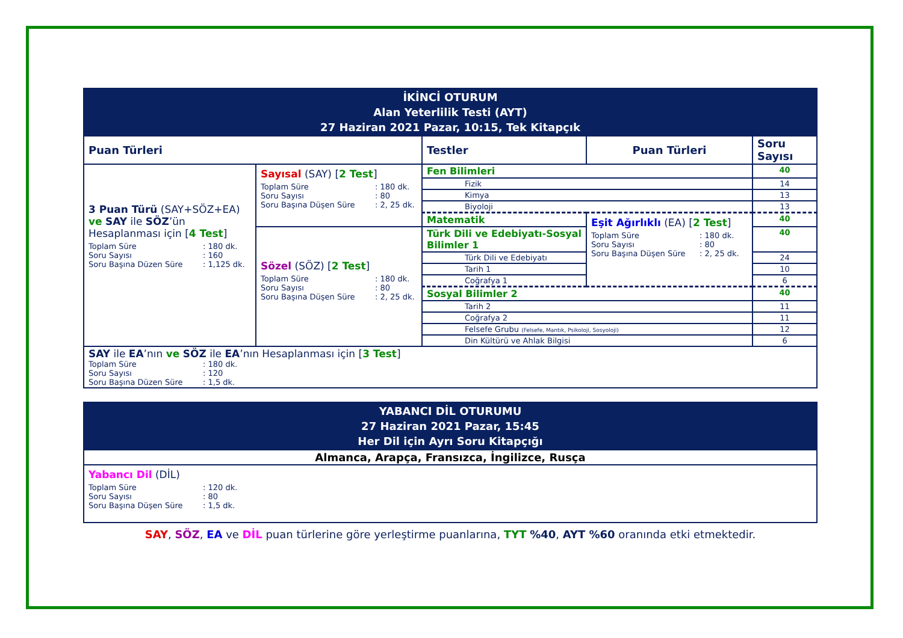| İKİNCİ OTURUM Alan Yeterlilik Testi (AYT) 27 Haziran 2021 Pazar, 10:15, Tek Kitapçık | | | | |
| Puan Türleri | | Testler | Puan Türleri | Soru Sayısı |
| 3 Puan Türü (SAY+SÖZ+EA) ve SAY ile SÖZ ’ün Hesaplanması için [ 4 Test ] Toplam Süre : 180 dk. Soru Sayısı : 160 Soru Başına Düzen Süre : 1,125 dk. | Sayısal (SAY) [ 2 Test ] Toplam Süre : 180 dk. Soru Sayısı : 80 Soru Başına Düşen Süre : 2, 25 dk. | Fen Bilimleri | | 40 |
| | | Fizik | | 14 |
| | | Kimya | | 13 |
| | | Biyoloji | | 13 |
| | | Matematik | Eşit Ağırlıklı (EA) [ 2 Test ] Toplam Süre : 180 dk. Soru Sayısı : 80 Soru Başına Düşen Süre : 2, 25 dk. | 40 |
| | Sözel (SÖZ) [ 2 Test ] Toplam Süre : 180 dk. Soru Sayısı : 80 Soru Başına Düşen Süre : 2, 25 dk. | Türk Dili ve Edebiyatı-Sosyal Bilimler 1 | | 40 |
| | | Türk Dili ve Edebiyatı | | 24 |
| | | Tarih 1 | | 10 |
| | | Coğrafya 1 | | 6 |
| | | Sosyal Bilimler 2 | | 40 |
| | | Tarih 2 | | 11 |
| | | Coğrafya 2 | | 11 |
| | | Felsefe Grubu (Felsefe, Mantık, Psikoloji, Sosyoloji) | | 12 |
| | | Din Kültürü ve Ahlak Bilgisi | | 6 |
| SAY ile EA ’nın ve SÖZ ile EA ’nın Hesaplanması için [ 3 Test ] Toplam Süre : 180 dk. Soru Sayısı : 120 Soru Başına Düzen Süre : 1,5 dk. | | | | |
| YABANCI DİL OTURUMU 27 Haziran 2021 Pazar, 15:45 Her Dil için Ayrı Soru Kitapçığı |
| Almanca, Arapça, Fransızca, İngilizce, Rusça |
| Yabancı Dil (DİL) Toplam Süre : 120 dk. Soru Sayısı : 80 Soru Başına Düşen Süre : 1,5 dk. |
SAY, SÖZ, EA ve DİL puan türlerine göre yerleştirme puanlarına, TYT %40, AYT %60 oranında etki etmektedir.